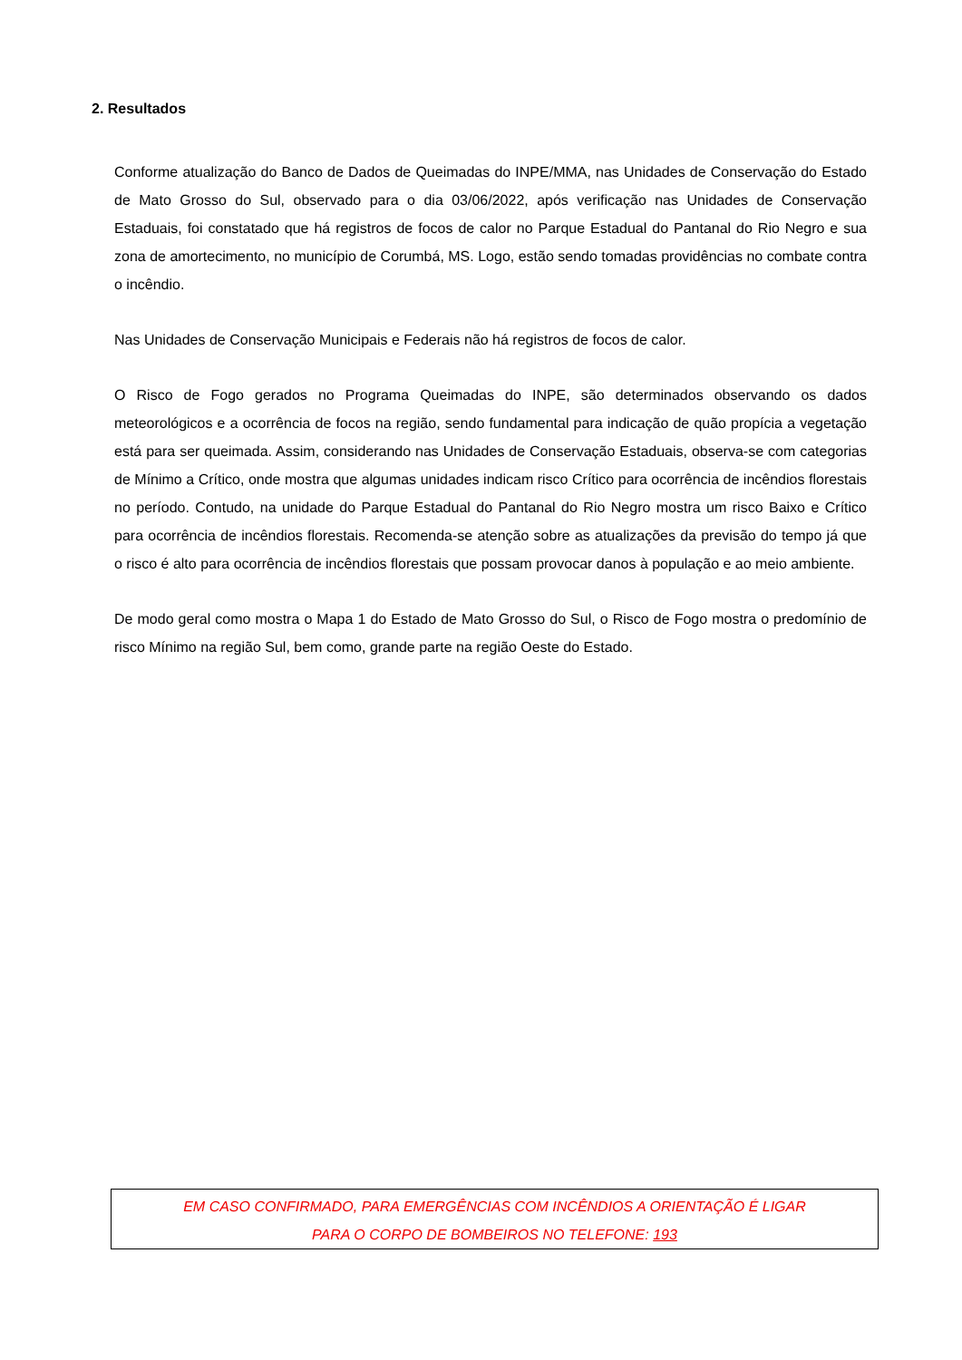2. Resultados
Conforme atualização do Banco de Dados de Queimadas do INPE/MMA, nas Unidades de Conservação do Estado de Mato Grosso do Sul, observado para o dia 03/06/2022, após verificação nas Unidades de Conservação Estaduais, foi constatado que há registros de focos de calor no Parque Estadual do Pantanal do Rio Negro e sua zona de amortecimento, no município de Corumbá, MS. Logo, estão sendo tomadas providências no combate contra o incêndio.
Nas Unidades de Conservação Municipais e Federais não há registros de focos de calor.
O Risco de Fogo gerados no Programa Queimadas do INPE, são determinados observando os dados meteorológicos e a ocorrência de focos na região, sendo fundamental para indicação de quão propícia a vegetação está para ser queimada. Assim, considerando nas Unidades de Conservação Estaduais, observa-se com categorias de Mínimo a Crítico, onde mostra que algumas unidades indicam risco Crítico para ocorrência de incêndios florestais no período. Contudo, na unidade do Parque Estadual do Pantanal do Rio Negro mostra um risco Baixo e Crítico para ocorrência de incêndios florestais. Recomenda-se atenção sobre as atualizações da previsão do tempo já que o risco é alto para ocorrência de incêndios florestais que possam provocar danos à população e ao meio ambiente.
De modo geral como mostra o Mapa 1 do Estado de Mato Grosso do Sul, o Risco de Fogo mostra o predomínio de risco Mínimo na região Sul, bem como, grande parte na região Oeste do Estado.
EM CASO CONFIRMADO, PARA EMERGÊNCIAS COM INCÊNDIOS A ORIENTAÇÃO É LIGAR
PARA O CORPO DE BOMBEIROS NO TELEFONE: 193